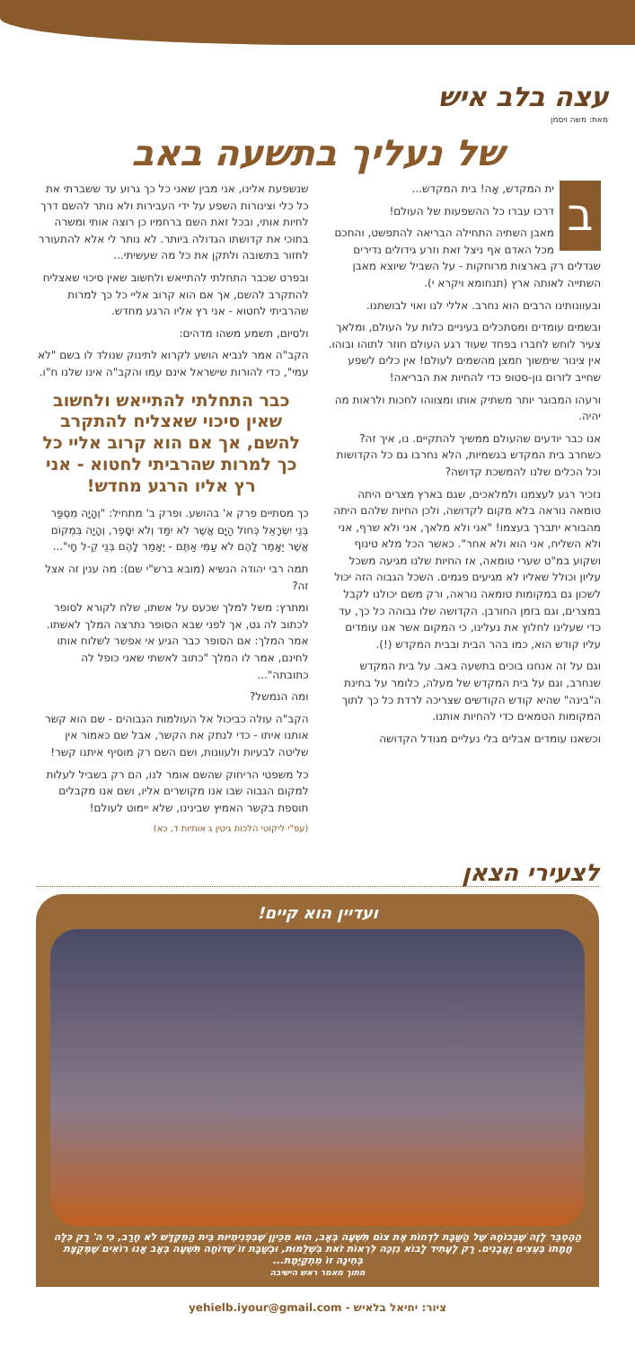עצה בלב איש
מאת: משה ויסמן
של נעליך בתשעה באב
בית המקדש, אָה! בית המקדש...
דרכו עברו כל ההשפעות של העולם!
מאבן השתיה התחילה הבריאה להתפשט, והחכם מכל האדם אף ניצל זאת וזרע גידולים נדירים שגדלים רק בארצות מרוחקות - על השביל שיוצא מאבן השתייה לאותה ארץ (תנחומא ויקרא י).
ובעוונותינו הרבים הוא נחרב. אללי לנו ואוי לבושתנו.
ובשמים עומדים ומסתכלים בעיניים כלות על העולם, ומלאך צעיר לוחש לחברו בפחד שעוד רגע העולם חוזר לתוהו ובוהו. אין צינור שימשוך חמצן מהשמים לעולם! אין כלים לשפע שחייב לזרום נון-סטופ כדי להחיות את הבריאה!
ורעהו המבוגר יותר משתיק אותו ומצווהו לחכות ולראות מה יהיה.
אנו כבר יודעים שהעולם ממשיך להתקיים. נו, איך זה? כשחרב בית המקדש בגשמיות, הלא נחרבו גם כל הקדושות וכל הכלים שלנו להמשכת קדושה?
נזכיר רגע לעצמנו ולמלאכים, שגם בארץ מצרים היתה טומאה נוראה בלא מקום לקדושה, ולכן החיות שלהם היתה מהבורא יתברך בעצמו! "אני ולא מלאך, אני ולא שרף, אני ולא השליח, אני הוא ולא אחר". כאשר הכל מלא טינוף ושקוע במ"ט שערי טומאה, אז החיות שלנו מגיעה משכל עליון וכולל שאליו לא מגיעים פגמים. השכל הגבוה הזה יכול לשכון גם במקומות טומאה נוראה, ורק משם יכולנו לקבל במצרים, וגם בזמן החורבן. הקדושה שלו גבוהה כל כך, עד כדי שעלינו לחלוץ את נעלינו, כי המקום אשר אנו עומדים עליו קודש הוא, כמו בהר הבית ובבית המקדש (!).
וגם על זה אנחנו בוכים בתשעה באב. על בית המקדש שנחרב, וגם על בית המקדש של מעלה, כלומר על בחינת ה"בינה" שהיא קודש הקודשים שצריכה לרדת כל כך לתוך המקומות הטמאים כדי להחיות אותנו.
וכשאנו עומדים אבלים בלי נעליים מגודל הקדושה
שנשפעת אלינו, אני מבין שאני כל כך גרוע עד ששברתי את כל כלי וצינורות השפע על ידי העבירות ולא נותר להשם דרך לחיות אותי, ובכל זאת השם ברחמיו כן רוצה אותי ומשרה בתוכי את קדושתו הגדולה ביותר. לא נותר לי אלא להתעורר לחזור בתשובה ולתקן את כל מה שעשיתי...
ובפרט שכבר התחלתי להתייאש ולחשוב שאין סיכוי שאצליח להתקרב להשם, אך אם הוא קרוב אליי כל כך למרות שהרביתי לחטוא - אני רץ אליו הרגע מחדש.
ולסיום, תשמע משהו מדהים:
הקב"ה אמר לנביא הושע לקרוא לתינוק שנולד לו בשם "לא עמי", כדי להורות שישראל אינם עמו והקב"ה אינו שלנו ח"ו.
כבר התחלתי להתייאש ולחשוב שאין סיכוי שאצליח להתקרב להשם, אך אם הוא קרוב אליי כל כך למרות שהרביתי לחטוא - אני רץ אליו הרגע מחדש!
כך מסתיים פרק א' בהושע. ופרק ב' מתחיל: "וְהָיָה מִסְפַּר בְּנֵי יִשְׂרָאֵל כְּחוֹל הַיָּם אֲשֶׁר לֹא יִמַּד וְלֹא יִסָּפֵר, וְהָיָה בִּמְקוֹם אֲשֶׁר יֵאָמֵר לָהֶם לֹא עַמִּי אַתֶּם - יֵאָמֵר לָהֶם בְּנֵי קֵ-ל חָי"...
תמה רבי יהודה הנשיא (מובא ברש"י שם): מה ענין זה אצל זה?
ומתרץ: משל למלך שכעס על אשתו, שלח לקורא לסופר לכתוב לה גט, אך לפני שבא הסופר נתרצה המלך לאשתו. אמר המלך: אם הסופר כבר הגיע אי אפשר לשלוח אותו לחינם, אמר לו המלך "כתוב לאשתי שאני כופל לה כתובתה"...
ומה הנמשל?
הקב"ה עולה כביכול אל העולמות הגבוהים - שם הוא קשר אותנו איתו - כדי לנתק את הקשר, אבל שם כאמור אין שליטה לבעיות ולעוונות, ושם השם רק מוסיף איתנו קשר!
כל משפטי הריחוק שהשם אומר לנו, הם רק בשביל לעלות למקום הגבוה שבו אנו מקושרים אליו, ושם אנו מקבלים תוספת בקשר האמיץ שבינינו, שלא יימוט לעולם!
(עפ"י ליקוטי הלכות גיטין ג אותיות ד, כא)
לצעירי הצאן
ועדיין הוא קיים!
הַהֶסְבֵּר לָזֶה שֶׁבְּכוֹחָהּ שֶׁל הַשַּׁבָּת לִדְחוֹת אֶת צוֹם תִּשְׁעָה בְּאָב, הוּא מִכֵּיוָן שֶׁבִּפְנִימִיּוּת בֵּית הַמִּקְדָּשׁ לֹא חָרַב, כִּי ה' רַק כִּלָּה חֲמָתוֹ בְּעֵצִים וַאֲבָנִים. רַק לֶעָתִיד לָבוֹא נִזְכֶּה לִרְאוֹת זֹאת בִּשְׁלֵמוּת, וּבְשַׁבָּת זוֹ שֶׁדּוֹחָה תִּשְׁעָה בְּאָב אָנוּ רוֹאִים שֶׁמְּקֻצָּת בְּחִינָה זוֹ מִתְקַיֶּמֶת...
מתוך מאמר ראש הישיבה
ציור: יחיאל בלאיש - yehielb.iyour@gmail.com